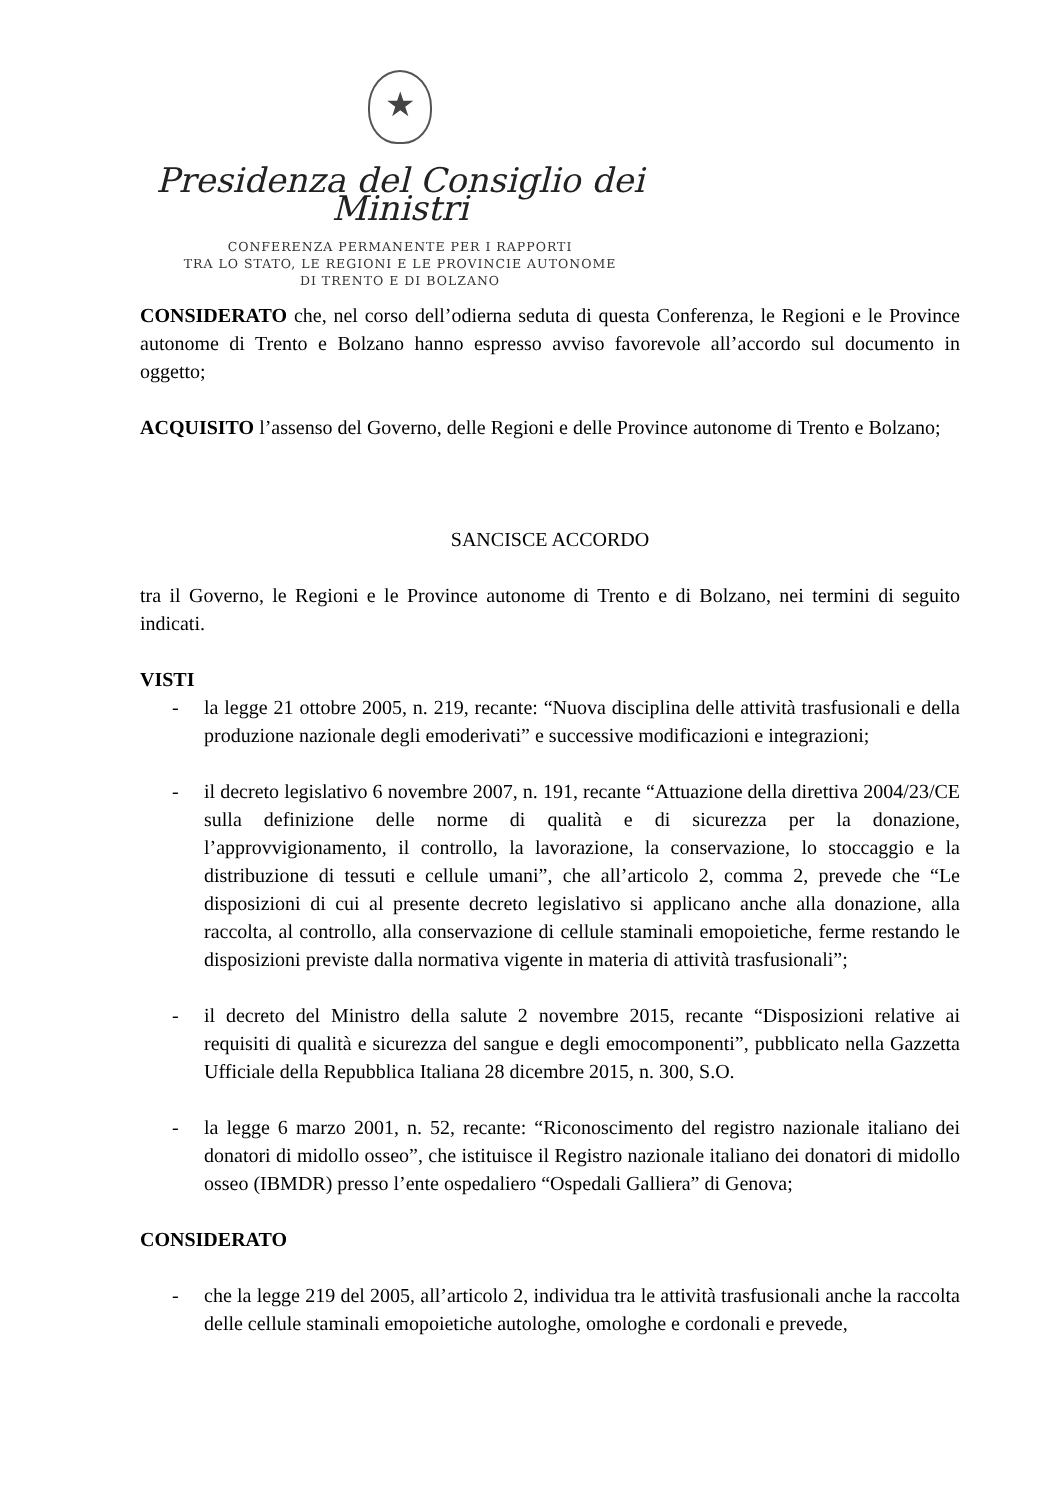★
Presidenza del Consiglio dei Ministri
CONFERENZA PERMANENTE PER I RAPPORTI
TRA LO STATO, LE REGIONI E LE PROVINCIE AUTONOME
DI TRENTO E DI BOLZANO
CONSIDERATO che, nel corso dell’odierna seduta di questa Conferenza, le Regioni e le Province autonome di Trento e Bolzano hanno espresso avviso favorevole all’accordo sul documento in oggetto;
ACQUISITO l’assenso del Governo, delle Regioni e delle Province autonome di Trento e Bolzano;
SANCISCE ACCORDO
tra il Governo, le Regioni e le Province autonome di Trento e di Bolzano, nei termini di seguito indicati.
VISTI
- la legge 21 ottobre 2005, n. 219, recante: “Nuova disciplina delle attività trasfusionali e della produzione nazionale degli emoderivati” e successive modificazioni e integrazioni;
- il decreto legislativo 6 novembre 2007, n. 191, recante “Attuazione della direttiva 2004/23/CE sulla definizione delle norme di qualità e di sicurezza per la donazione, l’approvvigionamento, il controllo, la lavorazione, la conservazione, lo stoccaggio e la distribuzione di tessuti e cellule umani”, che all’articolo 2, comma 2, prevede che “Le disposizioni di cui al presente decreto legislativo si applicano anche alla donazione, alla raccolta, al controllo, alla conservazione di cellule staminali emopoietiche, ferme restando le disposizioni previste dalla normativa vigente in materia di attività trasfusionali”;
- il decreto del Ministro della salute 2 novembre 2015, recante “Disposizioni relative ai requisiti di qualità e sicurezza del sangue e degli emocomponenti”, pubblicato nella Gazzetta Ufficiale della Repubblica Italiana 28 dicembre 2015, n. 300, S.O.
- la legge 6 marzo 2001, n. 52, recante: “Riconoscimento del registro nazionale italiano dei donatori di midollo osseo”, che istituisce il Registro nazionale italiano dei donatori di midollo osseo (IBMDR) presso l’ente ospedaliero “Ospedali Galliera” di Genova;
CONSIDERATO
- che la legge 219 del 2005, all’articolo 2, individua tra le attività trasfusionali anche la raccolta delle cellule staminali emopoietiche autologhe, omologhe e cordonali e prevede,